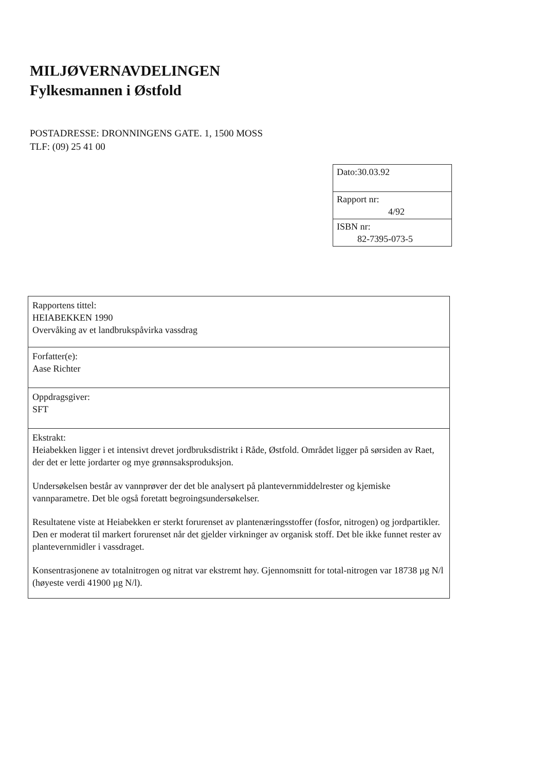MILJØVERNAVDELINGEN
Fylkesmannen i Østfold
POSTADRESSE: DRONNINGENS GATE. 1, 1500 MOSS
TLF: (09) 25 41 00
| Dato:30.03.92 |
| Rapport nr: 4/92 |
| ISBN nr: 82-7395-073-5 |
| Rapportens tittel: HEIABEKKEN 1990 Overvåking av et landbrukspåvirka vassdrag |
| Forfatter(e): Aase Richter |
| Oppdragsgiver: SFT |
| Ekstrakt: Heiabekken ligger i et intensivt drevet jordbruksdistrikt i Råde, Østfold. Området ligger på sørsiden av Raet, der det er lette jordarter og mye grønnsaksproduksjon. Undersøkelsen består av vannprøver der det ble analysert på plantevernmiddelrester og kjemiske vannparametre. Det ble også foretatt begroingsundersøkelser. Resultatene viste at Heiabekken er sterkt forurenset av plantenæringsstoffer (fosfor, nitrogen) og jordpartikler. Den er moderat til markert forurenset når det gjelder virkninger av organisk stoff. Det ble ikke funnet rester av plantevernmidler i vassdraget. Konsentrasjonene av totalnitrogen og nitrat var ekstremt høy. Gjennomsnitt for total-nitrogen var 18738 µg N/l (høyeste verdi 41900 µg N/l). |